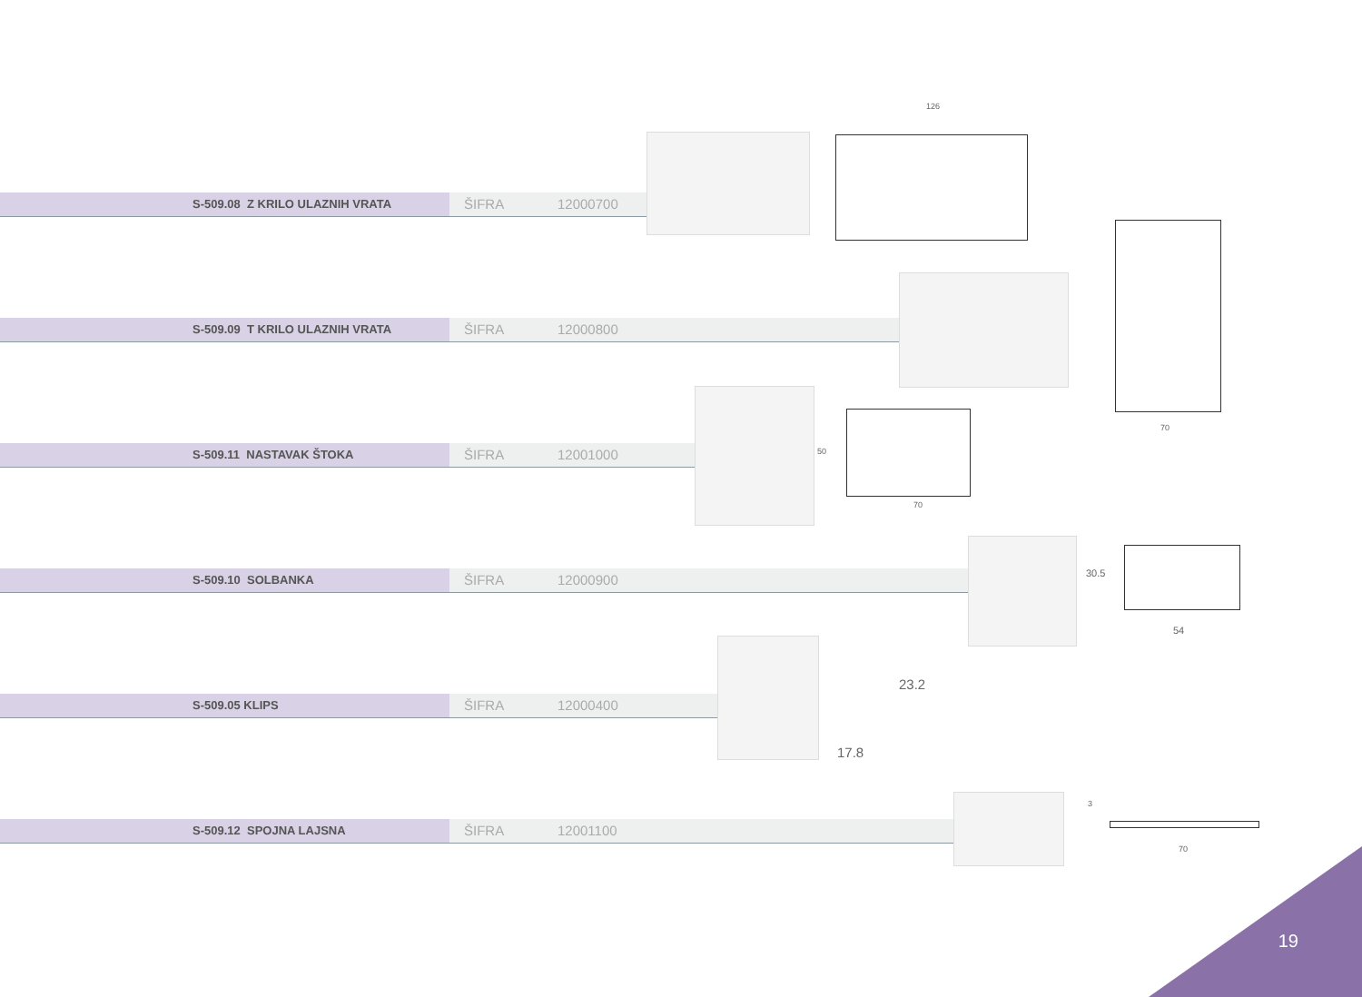S-509.08 Z KRILO ULAZNIH VRATA
ŠIFRA 12000700
S-509.09 T KRILO ULAZNIH VRATA
ŠIFRA 12000800
S-509.11 NASTAVAK ŠTOKA
ŠIFRA 12001000
S-509.10 SOLBANKA
ŠIFRA 12000900
S-509.05 KLIPS
ŠIFRA 12000400
S-509.12 SPOJNA LAJSNA
ŠIFRA 12001100
126
70
50
70
30.5
54
23.2
17.8
3
70
19